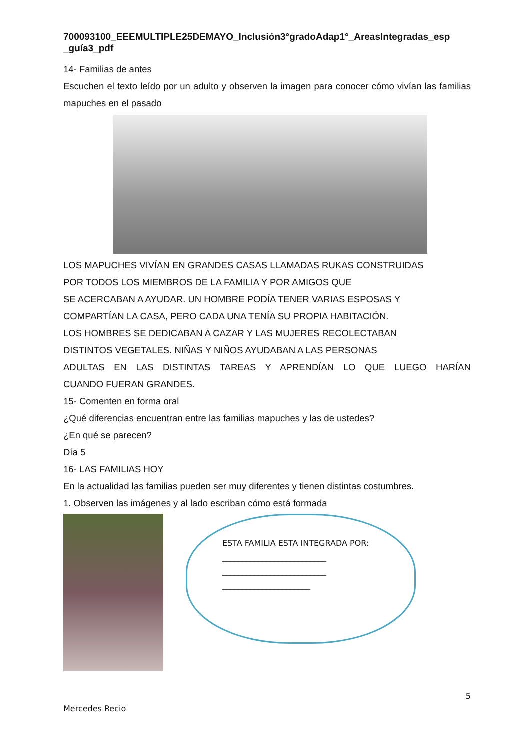700093100_EEEMULTIPLE25DEMAYO_Inclusión3°gradoAdap1°_AreasIntegradas_esp _guía3_pdf
14- Familias de antes
Escuchen el texto leído por un adulto y observen la imagen para conocer cómo vivían las familias mapuches en el pasado
LOS MAPUCHES VIVÍAN EN GRANDES CASAS LLAMADAS RUKAS CONSTRUIDAS
POR TODOS LOS MIEMBROS DE LA FAMILIA Y POR AMIGOS QUE
SE ACERCABAN A AYUDAR. UN HOMBRE PODÍA TENER VARIAS ESPOSAS Y
COMPARTÍAN LA CASA, PERO CADA UNA TENÍA SU PROPIA HABITACIÓN.
LOS HOMBRES SE DEDICABAN A CAZAR Y LAS MUJERES RECOLECTABAN
DISTINTOS VEGETALES. NIÑAS Y NIÑOS AYUDABAN A LAS PERSONAS
ADULTAS EN LAS DISTINTAS TAREAS Y APRENDÍAN LO QUE LUEGO HARÍAN
CUANDO FUERAN GRANDES.
15- Comenten en forma oral
¿Qué diferencias encuentran entre las familias mapuches y las de ustedes?
¿En qué se parecen?
Día 5
16- LAS FAMILIAS HOY
En la actualidad las familias pueden ser muy diferentes y tienen distintas costumbres.
1. Observen las imágenes y al lado escriban cómo está formada
ESTA FAMILIA ESTA INTEGRADA POR:
__________________________
__________________________
______________________
5
Mercedes Recio